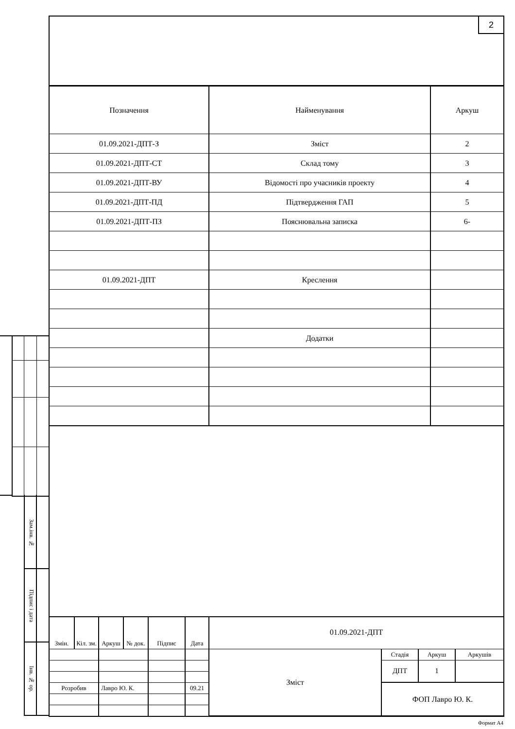Зам.інв. №
Підпис і дата
Інв. № ор.
2
| Позначення | Найменування | Аркуш |
| --- | --- | --- |
| 01.09.2021-ДПТ-З | Зміст | 2 |
| 01.09.2021-ДПТ-СТ | Склад тому | 3 |
| 01.09.2021-ДПТ-ВУ | Відомості про учасників проекту | 4 |
| 01.09.2021-ДПТ-ПД | Підтвердження ГАП | 5 |
| 01.09.2021-ДПТ-ПЗ | Пояснювальна записка | 6- |
| 01.09.2021-ДПТ | Креслення | |
| | Додатки | |
| Змін. | Кіл. зм. | Аркуш | № док. | Підпис | Дата | 01.09.2021-ДПТ | | | |
| | | | | | | Зміст | Стадія | Аркуш | Аркушів |
| | | | | | | | ДПТ | 1 | |
| Розробив | | Лавро Ю. К. | | | 09.21 | | ФОП Лавро Ю. К. | | |
Формат А4